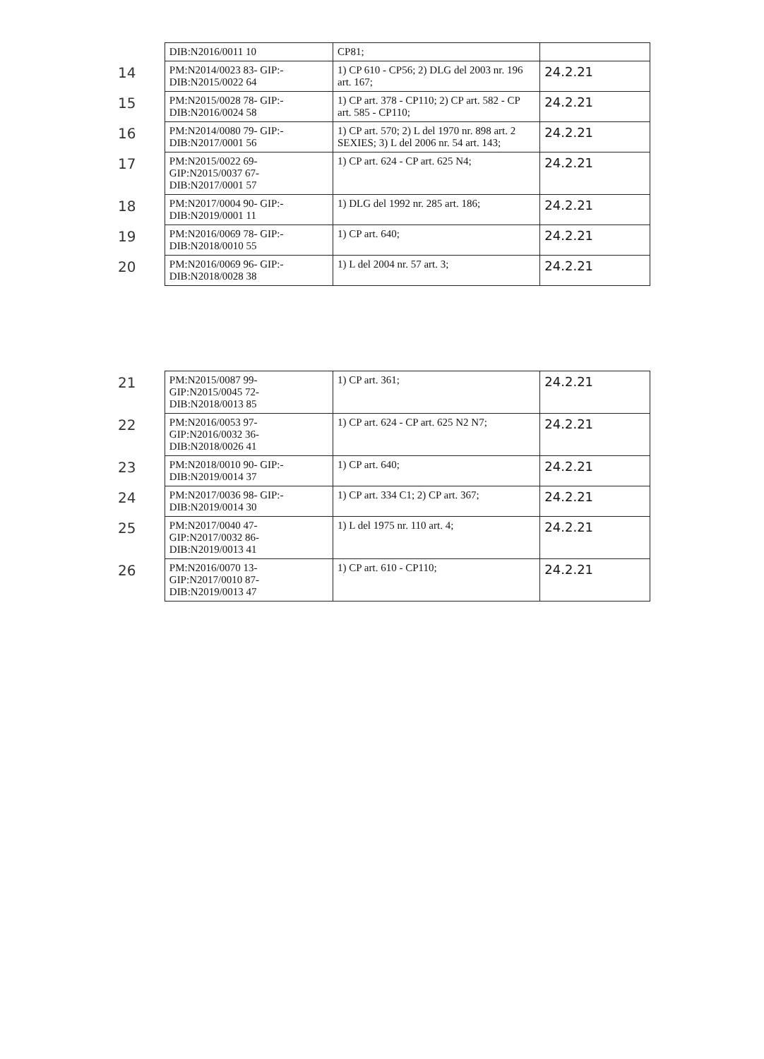| | DIB:N2016/0011 10 | CP81; | |
| 14 | PM:N2014/0023 83- GIP:- DIB:N2015/0022 64 | 1) CP 610 - CP56; 2) DLG del 2003 nr. 196 art. 167; | 24.2.21 |
| 15 | PM:N2015/0028 78- GIP:- DIB:N2016/0024 58 | 1) CP art. 378 - CP110; 2) CP art. 582 - CP art. 585 - CP110; | 24.2.21 |
| 16 | PM:N2014/0080 79- GIP:- DIB:N2017/0001 56 | 1) CP art. 570; 2) L del 1970 nr. 898 art. 2 SEXIES; 3) L del 2006 nr. 54 art. 143; | 24.2.21 |
| 17 | PM:N2015/0022 69- GIP:N2015/0037 67- DIB:N2017/0001 57 | 1) CP art. 624 - CP art. 625 N4; | 24.2.21 |
| 18 | PM:N2017/0004 90- GIP:- DIB:N2019/0001 11 | 1) DLG del 1992 nr. 285 art. 186; | 24.2.21 |
| 19 | PM:N2016/0069 78- GIP:- DIB:N2018/0010 55 | 1) CP art. 640; | 24.2.21 |
| 20 | PM:N2016/0069 96- GIP:- DIB:N2018/0028 38 | 1) L del 2004 nr. 57 art. 3; | 24.2.21 |
| 21 | PM:N2015/0087 99- GIP:N2015/0045 72- DIB:N2018/0013 85 | 1) CP art. 361; | 24.2.21 |
| 22 | PM:N2016/0053 97- GIP:N2016/0032 36- DIB:N2018/0026 41 | 1) CP art. 624 - CP art. 625 N2 N7; | 24.2.21 |
| 23 | PM:N2018/0010 90- GIP:- DIB:N2019/0014 37 | 1) CP art. 640; | 24.2.21 |
| 24 | PM:N2017/0036 98- GIP:- DIB:N2019/0014 30 | 1) CP art. 334 C1; 2) CP art. 367; | 24.2.21 |
| 25 | PM:N2017/0040 47- GIP:N2017/0032 86- DIB:N2019/0013 41 | 1) L del 1975 nr. 110 art. 4; | 24.2.21 |
| 26 | PM:N2016/0070 13- GIP:N2017/0010 87- DIB:N2019/0013 47 | 1) CP art. 610 - CP110; | 24.2.21 |